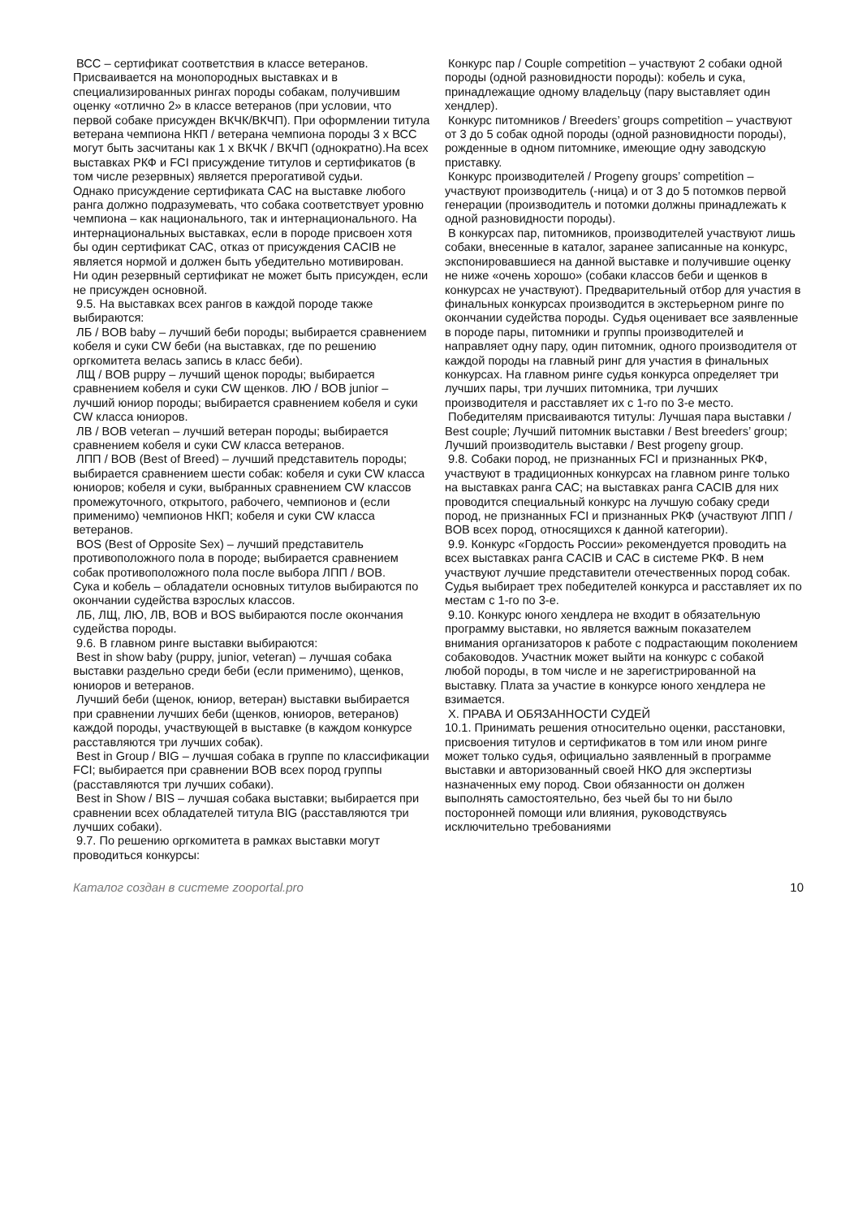ВСС – сертификат соответствия в классе ветеранов. Присваивается на монопородных выставках и в специализированных рингах породы собакам, получившим оценку «отлично 2» в классе ветеранов (при условии, что первой собаке присужден ВКЧК/ВКЧП). При оформлении титула ветерана чемпиона НКП / ветерана чемпиона породы 3 х ВСС могут быть засчитаны как 1 х ВКЧК / ВКЧП (однократно).На всех выставках РКФ и FCI присуждение титулов и сертификатов (в том числе резервных) является прерогативой судьи.
Однако присуждение сертификата САС на выставке любого ранга должно подразумевать, что собака соответствует уровню чемпиона – как национального, так и интернационального. На интернациональных выставках, если в породе присвоен хотя бы один сертификат САС, отказ от присуждения CACIB не является нормой и должен быть убедительно мотивирован.
Ни один резервный сертификат не может быть присужден, если не присужден основной.
9.5. На выставках всех рангов в каждой породе также выбираются:
ЛБ / BOB baby – лучший беби породы; выбирается сравнением кобеля и суки CW беби (на выставках, где по решению оргкомитета велась запись в класс беби).
ЛЩ / BOB puppy – лучший щенок породы; выбирается сравнением кобеля и суки CW щенков. ЛЮ / BOB junior – лучший юниор породы; выбирается сравнением кобеля и суки CW класса юниоров.
ЛВ / BOB veteran – лучший ветеран породы; выбирается сравнением кобеля и суки CW класса ветеранов.
ЛПП / BOB (Best of Breed) – лучший представитель породы; выбирается сравнением шести собак: кобеля и суки CW класса юниоров; кобеля и суки, выбранных сравнением CW классов промежуточного, открытого, рабочего, чемпионов и (если применимо) чемпионов НКП; кобеля и суки CW класса ветеранов.
BOS (Best of Opposite Sex) – лучший представитель противоположного пола в породе; выбирается сравнением собак противоположного пола после выбора ЛПП / BOB.
Сука и кобель – обладатели основных титулов выбираются по окончании судейства взрослых классов.
ЛБ, ЛЩ, ЛЮ, ЛВ, BOB и BOS выбираются после окончания судейства породы.
9.6. В главном ринге выставки выбираются:
Best in show baby (puppy, junior, veteran) – лучшая собака выставки раздельно среди беби (если применимо), щенков, юниоров и ветеранов.
Лучший беби (щенок, юниор, ветеран) выставки выбирается при сравнении лучших беби (щенков, юниоров, ветеранов) каждой породы, участвующей в выставке (в каждом конкурсе расставляются три лучших собак).
Best in Group / BIG – лучшая собака в группе по классификации FCI; выбирается при сравнении BOB всех пород группы (расставляются три лучших собаки).
Best in Show / BIS – лучшая собака выставки; выбирается при сравнении всех обладателей титула BIG (расставляются три лучших собаки).
9.7. По решению оргкомитета в рамках выставки могут проводиться конкурсы:
Конкурс пар / Couple competition – участвуют 2 собаки одной породы (одной разновидности породы): кобель и сука, принадлежащие одному владельцу (пару выставляет один хендлер).
Конкурс питомников / Breeders’ groups competition – участвуют от 3 до 5 собак одной породы (одной разновидности породы), рожденные в одном питомнике, имеющие одну заводскую приставку.
Конкурс производителей / Progeny groups’ competition – участвуют производитель (-ница) и от 3 до 5 потомков первой генерации (производитель и потомки должны принадлежать к одной разновидности породы).
В конкурсах пар, питомников, производителей участвуют лишь собаки, внесенные в каталог, заранее записанные на конкурс, экспонировавшиеся на данной выставке и получившие оценку не ниже «очень хорошо» (собаки классов беби и щенков в конкурсах не участвуют). Предварительный отбор для участия в финальных конкурсах производится в экстерьерном ринге по окончании судейства породы. Судья оценивает все заявленные в породе пары, питомники и группы производителей и направляет одну пару, один питомник, одного производителя от каждой породы на главный ринг для участия в финальных конкурсах. На главном ринге судья конкурса определяет три лучших пары, три лучших питомника, три лучших производителя и расставляет их с 1-го по 3-е место.
Победителям присваиваются титулы: Лучшая пара выставки / Best couple; Лучший питомник выставки / Best breeders’ group; Лучший производитель выставки / Best progeny group.
9.8. Собаки пород, не признанных FCI и признанных РКФ, участвуют в традиционных конкурсах на главном ринге только на выставках ранга САС; на выставках ранга CACIB для них проводится специальный конкурс на лучшую собаку среди пород, не признанных FCI и признанных РКФ (участвуют ЛПП / BOB всех пород, относящихся к данной категории).
9.9. Конкурс «Гордость России» рекомендуется проводить на всех выставках ранга CACIB и САС в системе РКФ. В нем участвуют лучшие представители отечественных пород собак. Судья выбирает трех победителей конкурса и расставляет их по местам с 1-го по 3-е.
9.10. Конкурс юного хендлера не входит в обязательную программу выставки, но является важным показателем внимания организаторов к работе с подрастающим поколением собаководов. Участник может выйти на конкурс с собакой любой породы, в том числе и не зарегистрированной на выставку. Плата за участие в конкурсе юного хендлера не взимается.
X. ПРАВА И ОБЯЗАННОСТИ СУДЕЙ
10.1. Принимать решения относительно оценки, расстановки, присвоения титулов и сертификатов в том или ином ринге может только судья, официально заявленный в программе выставки и авторизованный своей НКО для экспертизы назначенных ему пород. Свои обязанности он должен выполнять самостоятельно, без чьей бы то ни было посторонней помощи или влияния, руководствуясь исключительно требованиями
Каталог создан в системе zooportal.pro 10